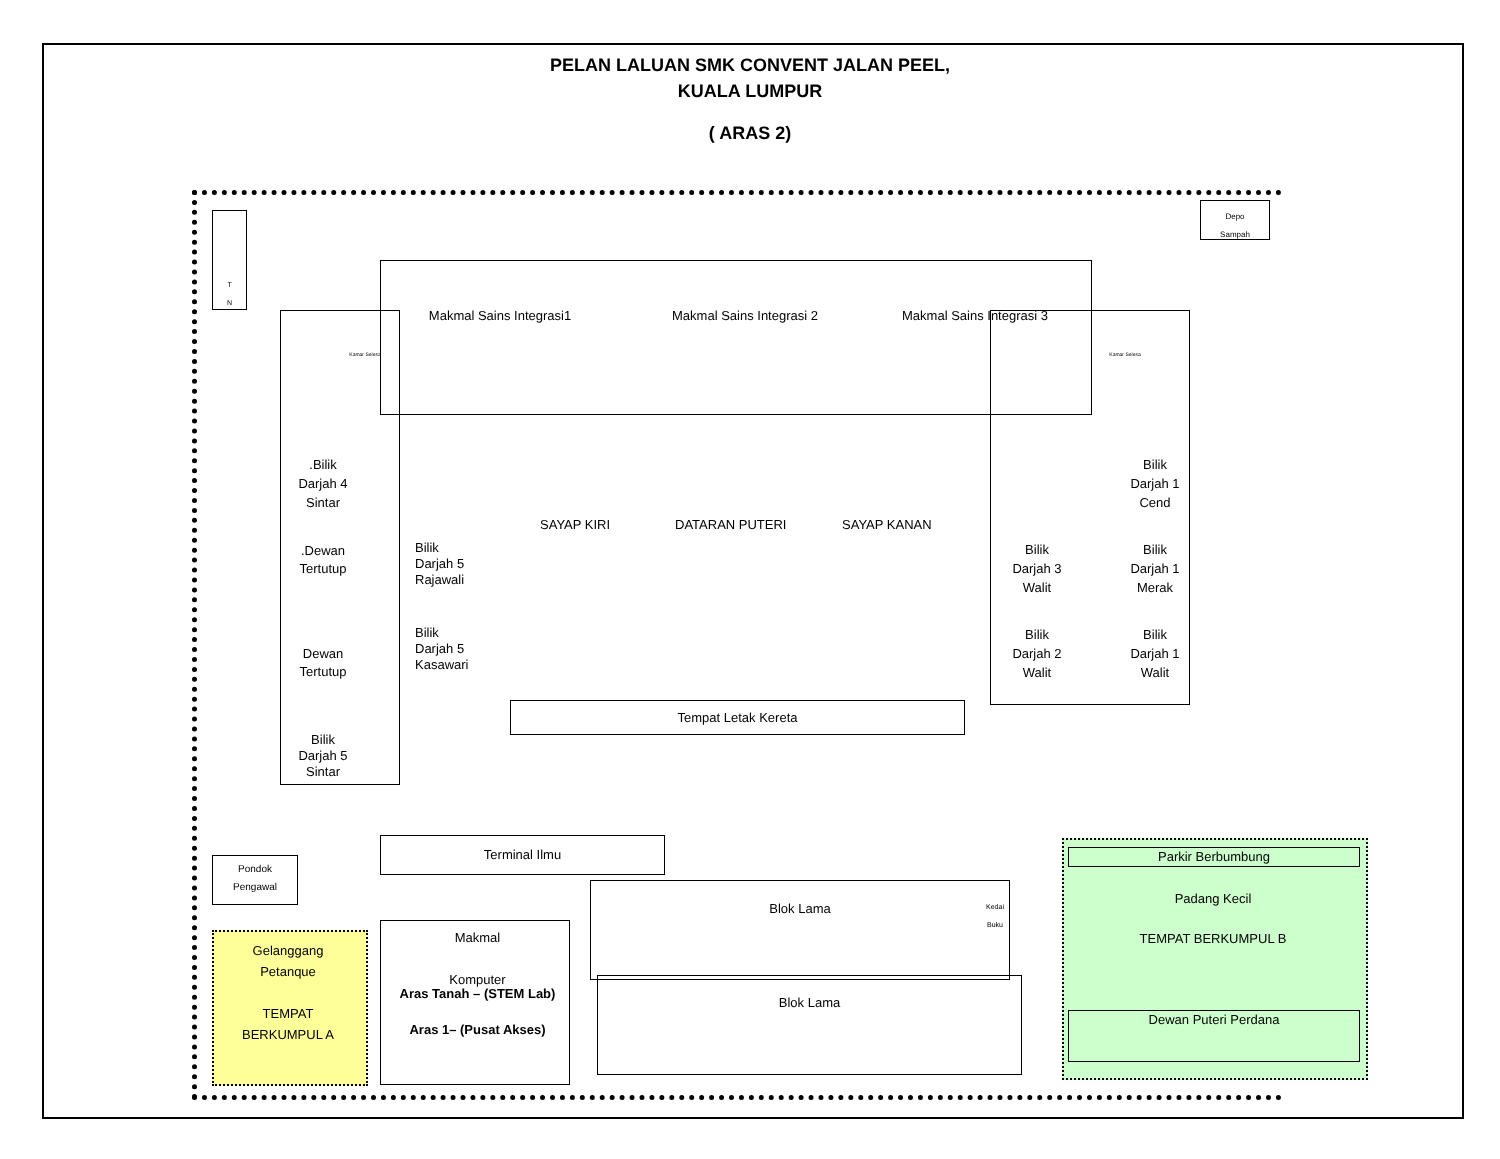PELAN LALUAN SMK CONVENT JALAN PEEL,
KUALA LUMPUR
( ARAS 2)
T
N
Depo
Sampah
Kamar Selesa
Makmal Sains Integrasi1 Makmal Sains Integrasi 2 Makmal Sains Integrasi 3
Kamar Selesa
.Bilik
Darjah 4
Sintar
.Dewan
Tertutup
Dewan
Tertutup
Bilik
Darjah 5
Sintar
Bilik
Darjah 5
Rajawali
Bilik
Darjah 5
Kasawari
SAYAP KIRI DATARAN PUTERI SAYAP KANAN
Bilik
Darjah 1
Cend
Bilik
Darjah 3
Walit
Bilik
Darjah 1
Merak
Bilik
Darjah 2
Walit
Bilik
Darjah 1
Walit
Tempat Letak Kereta
Terminal Ilmu
Pondok
Pengawal
Gelanggang
Petanque
TEMPAT
BERKUMPUL A
Makmal
Komputer
Aras Tanah – (STEM Lab)
Aras 1– (Pusat Akses)
Blok Lama
Kedai
Buku
Blok Lama
Parkir Berbumbung
Padang Kecil
TEMPAT BERKUMPUL B
Dewan Puteri Perdana